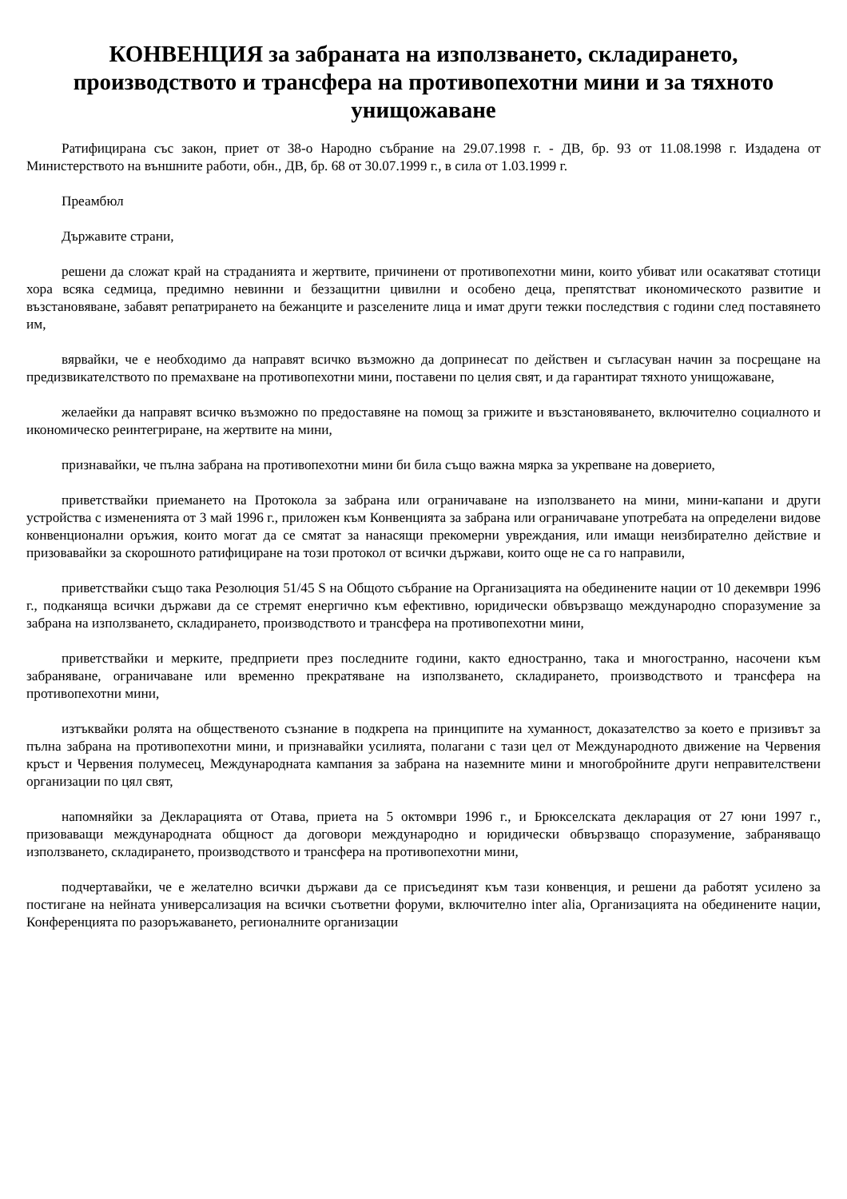КОНВЕНЦИЯ за забраната на използването, складирането, производството и трансфера на противопехотни мини и за тяхното унищожаване
Ратифицирана със закон, приет от 38-о Народно събрание на 29.07.1998 г. - ДВ, бр. 93 от 11.08.1998 г. Издадена от Министерството на външните работи, обн., ДВ, бр. 68 от 30.07.1999 г., в сила от 1.03.1999 г.
Преамбюл
Държавите страни,
решени да сложат край на страданията и жертвите, причинени от противопехотни мини, които убиват или осакатяват стотици хора всяка седмица, предимно невинни и беззащитни цивилни и особено деца, препятстват икономическото развитие и възстановяване, забавят репатрирането на бежанците и разселените лица и имат други тежки последствия с години след поставянето им,
вярвайки, че е необходимо да направят всичко възможно да допринесат по действен и съгласуван начин за посрещане на предизвикателството по премахване на противопехотни мини, поставени по целия свят, и да гарантират тяхното унищожаване,
желаейки да направят всичко възможно по предоставяне на помощ за грижите и възстановяването, включително социалното и икономическо реинтегриране, на жертвите на мини,
признавайки, че пълна забрана на противопехотни мини би била също важна мярка за укрепване на доверието,
приветствайки приемането на Протокола за забрана или ограничаване на използването на мини, мини-капани и други устройства с измененията от 3 май 1996 г., приложен към Конвенцията за забрана или ограничаване употребата на определени видове конвенционални оръжия, които могат да се смятат за нанасящи прекомерни увреждания, или имащи неизбирателно действие и призовавайки за скорошното ратифициране на този протокол от всички държави, които още не са го направили,
приветствайки също така Резолюция 51/45 S на Общото събрание на Организацията на обединените нации от 10 декември 1996 г., подканяща всички държави да се стремят енергично към ефективно, юридически обвързващо международно споразумение за забрана на използването, складирането, производството и трансфера на противопехотни мини,
приветствайки и мерките, предприети през последните години, както едностранно, така и многостранно, насочени към забраняване, ограничаване или временно прекратяване на използването, складирането, производството и трансфера на противопехотни мини,
изтъквайки ролята на общественото съзнание в подкрепа на принципите на хуманност, доказателство за което е призивът за пълна забрана на противопехотни мини, и признавайки усилията, полагани с тази цел от Международното движение на Червения кръст и Червения полумесец, Международната кампания за забрана на наземните мини и многобройните други неправителствени организации по цял свят,
напомняйки за Декларацията от Отава, приета на 5 октомври 1996 г., и Брюкселската декларация от 27 юни 1997 г., призоваващи международната общност да договори международно и юридически обвързващо споразумение, забраняващо използването, складирането, производството и трансфера на противопехотни мини,
подчертавайки, че е желателно всички държави да се присъединят към тази конвенция, и решени да работят усилено за постигане на нейната универсализация на всички съответни форуми, включително inter alia, Организацията на обединените нации, Конференцията по разоръжаването, регионалните организации